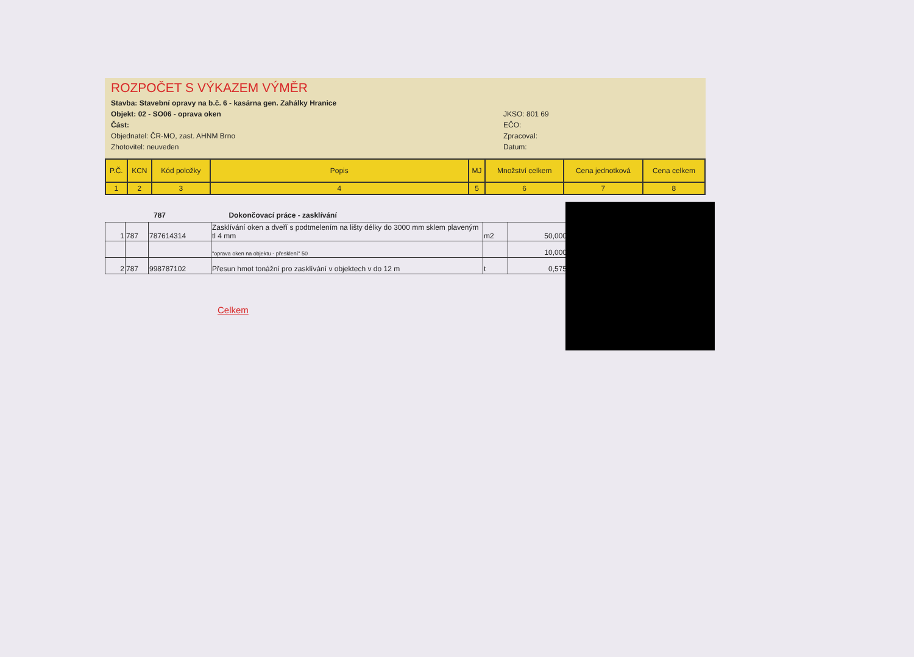ROZPOČET S VÝKAZEM VÝMĚR
Stavba: Stavební opravy na b.č. 6 - kasárna gen. Zahálky Hranice
Objekt: 02 - SO06 - oprava oken JKSO: 801 69
Část: EČO:
Objednatel: ČR-MO, zast. AHNM Brno Zpracoval:
Zhotovitel: neuveden Datum:
| P.Č. | KCN | Kód položky | Popis | MJ | Množství celkem | Cena jednotková | Cena celkem |
| 1 | 2 | 3 | 4 | 5 | 6 | 7 | 8 |
787 Dokončovací práce - zasklívání
| 1 | 787 | 787614314 | Zasklívání oken a dveří s podtmelením na lišty délky do 3000 mm sklem plaveným tl 4 mm | m2 | 50,000 |
| | | | "oprava oken na objektu - přesklení" 50 | | 10,000 |
| 2 | 787 | 998787102 | Přesun hmot tonážní pro zasklívání v objektech v do 12 m | t | 0,575 |
Celkem